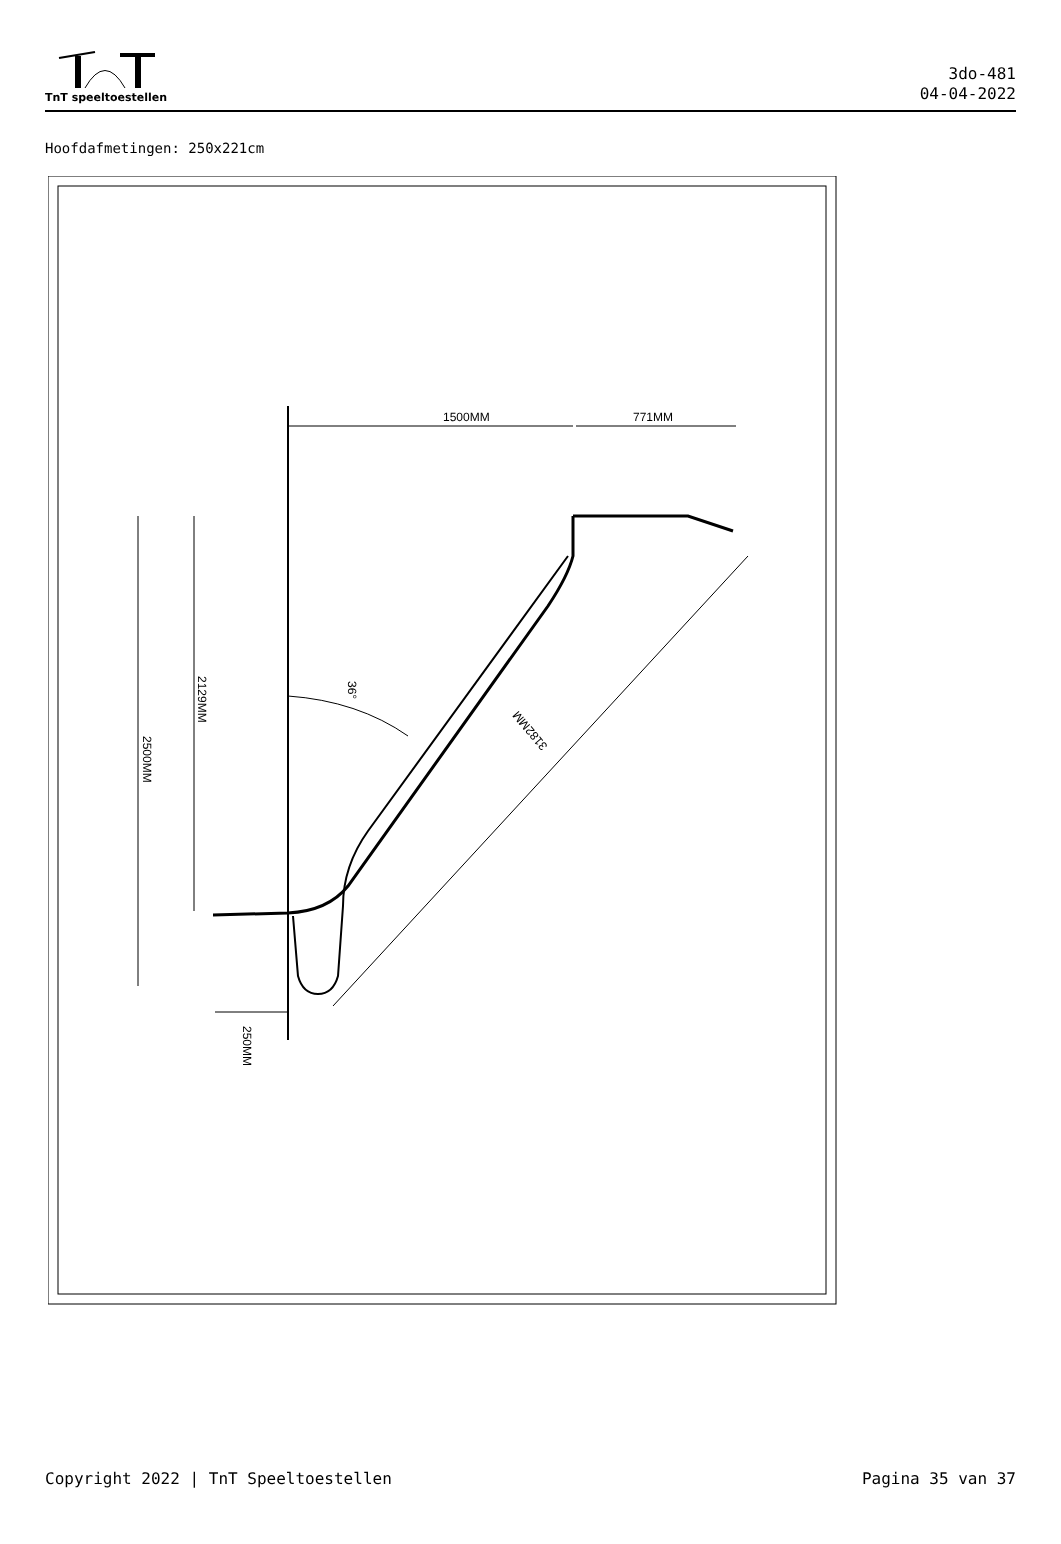TnT speeltoestellen
3do-481
04-04-2022
Hoofdafmetingen: 250x221cm
1500MM
771MM
2500MM
2129MM
250MM
3182MM
36°
Copyright 2022 | TnT Speeltoestellen Pagina 35 van 37